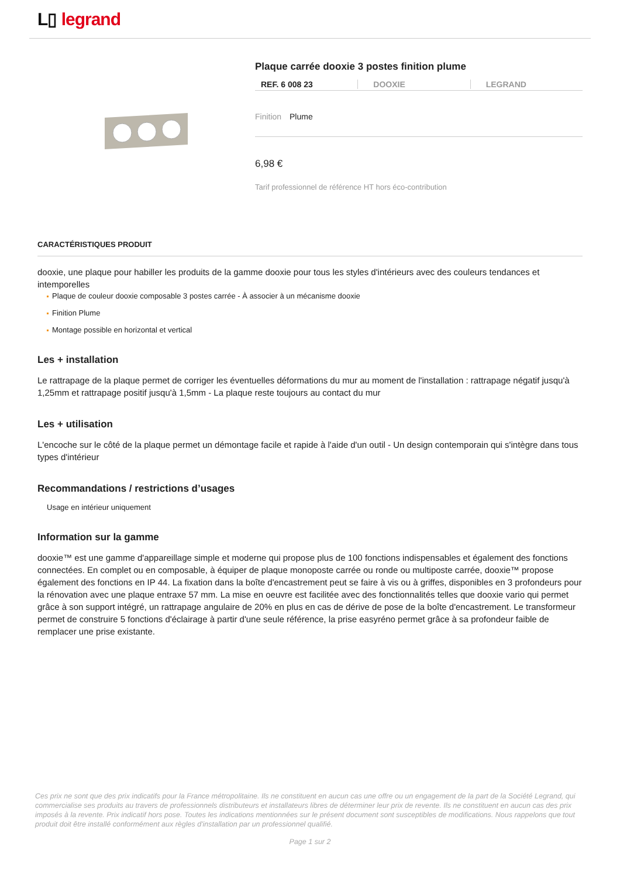L▯ legrand
Plaque carrée dooxie 3 postes finition plume
REF. 6 008 23 DOOXIE LEGRAND
Finition Plume
6,98 €
Tarif professionnel de référence HT hors éco-contribution
CARACTÉRISTIQUES PRODUIT
dooxie, une plaque pour habiller les produits de la gamme dooxie pour tous les styles d'intérieurs avec des couleurs tendances et intemporelles
Plaque de couleur dooxie composable 3 postes carrée - À associer à un mécanisme dooxie
Finition Plume
Montage possible en horizontal et vertical
Les + installation
Le rattrapage de la plaque permet de corriger les éventuelles déformations du mur au moment de l'installation : rattrapage négatif jusqu'à 1,25mm et rattrapage positif jusqu'à 1,5mm - La plaque reste toujours au contact du mur
Les + utilisation
L'encoche sur le côté de la plaque permet un démontage facile et rapide à l'aide d'un outil - Un design contemporain qui s'intègre dans tous types d'intérieur
Recommandations / restrictions d’usages
Usage en intérieur uniquement
Information sur la gamme
dooxie™ est une gamme d'appareillage simple et moderne qui propose plus de 100 fonctions indispensables et également des fonctions connectées. En complet ou en composable, à équiper de plaque monoposte carrée ou ronde ou multiposte carrée, dooxie™ propose également des fonctions en IP 44. La fixation dans la boîte d'encastrement peut se faire à vis ou à griffes, disponibles en 3 profondeurs pour la rénovation avec une plaque entraxe 57 mm. La mise en oeuvre est facilitée avec des fonctionnalités telles que dooxie vario qui permet grâce à son support intégré, un rattrapage angulaire de 20% en plus en cas de dérive de pose de la boîte d'encastrement. Le transformeur permet de construire 5 fonctions d'éclairage à partir d'une seule référence, la prise easyréno permet grâce à sa profondeur faible de remplacer une prise existante.
Ces prix ne sont que des prix indicatifs pour la France métropolitaine. Ils ne constituent en aucun cas une offre ou un engagement de la part de la Société Legrand, qui commercialise ses produits au travers de professionnels distributeurs et installateurs libres de déterminer leur prix de revente. Ils ne constituent en aucun cas des prix imposés à la revente. Prix indicatif hors pose. Toutes les indications mentionnées sur le présent document sont susceptibles de modifications. Nous rappelons que tout produit doit être installé conformément aux règles d'installation par un professionnel qualifié.
Page 1 sur 2